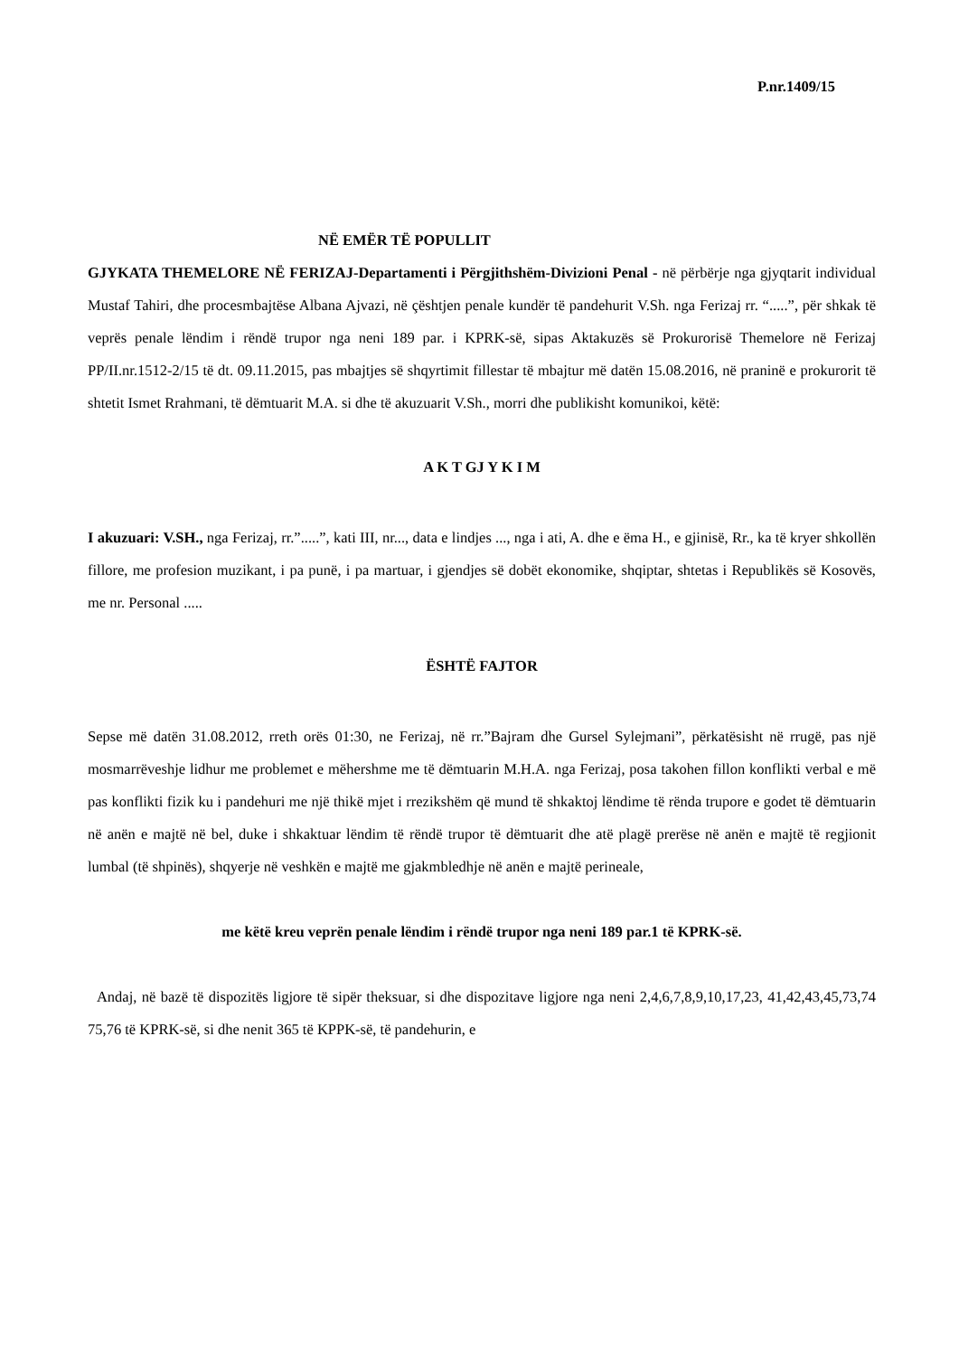P.nr.1409/15
NË EMËR TË POPULLIT
GJYKATA THEMELORE NË FERIZAJ-Departamenti i Përgjithshëm-Divizioni Penal - në përbërje nga gjyqtarit individual Mustaf Tahiri, dhe procesmbajtëse Albana Ajvazi, në çështjen penale kundër të pandehurit V.Sh. nga Ferizaj rr. “.....”, për shkak të veprës penale lëndim i rëndë trupor nga neni 189 par. i KPRK-së, sipas Aktakuzës së Prokurorisë Themelore në Ferizaj PP/II.nr.1512-2/15 të dt. 09.11.2015, pas mbajtjes së shqyrtimit fillestar të mbajtur më datën 15.08.2016, në praninë e prokurorit të shtetit Ismet Rrahmani, të dëmtuarit M.A. si dhe të akuzuarit V.Sh., morri dhe publikisht komunikoi, këtë:
A K T GJ Y K I M
I akuzuari: V.SH., nga Ferizaj, rr.”.....”, kati III, nr..., data e lindjes ..., nga i ati, A. dhe e ëma H., e gjinisë, Rr., ka të kryer shkollën fillore, me profesion muzikant, i pa punë, i pa martuar, i gjendjes së dobët ekonomike, shqiptar, shtetas i Republikës së Kosovës, me nr. Personal .....
ËSHTË FAJTOR
Sepse më datën 31.08.2012, rreth orës 01:30, ne Ferizaj, në rr.”Bajram dhe Gursel Sylejmani”, përkatësisht në rrugë, pas një mosmarrëveshje lidhur me problemet e mëhershme me të dëmtuarin M.H.A. nga Ferizaj, posa takohen fillon konflikti verbal e më pas konflikti fizik ku i pandehuri me një thikë mjet i rrezikshëm që mund të shkaktoj lëndime të rënda trupore e godet të dëmtuarin në anën e majtë në bel, duke i shkaktuar lëndim të rëndë trupor të dëmtuarit dhe atë plagë prerëse në anën e majtë të regjionit lumbal (të shpinës), shqyerje në veshkën e majtë me gjakmbledhje në anën e majtë perineale,
me këtë kreu veprën penale lëndim i rëndë trupor nga neni 189 par.1 të KPRK-së.
Andaj, në bazë të dispozitës ligjore të sipër theksuar, si dhe dispozitave ligjore nga neni 2,4,6,7,8,9,10,17,23, 41,42,43,45,73,74 75,76 të KPRK-së, si dhe nenit 365 të KPPK-së, të pandehurin, e